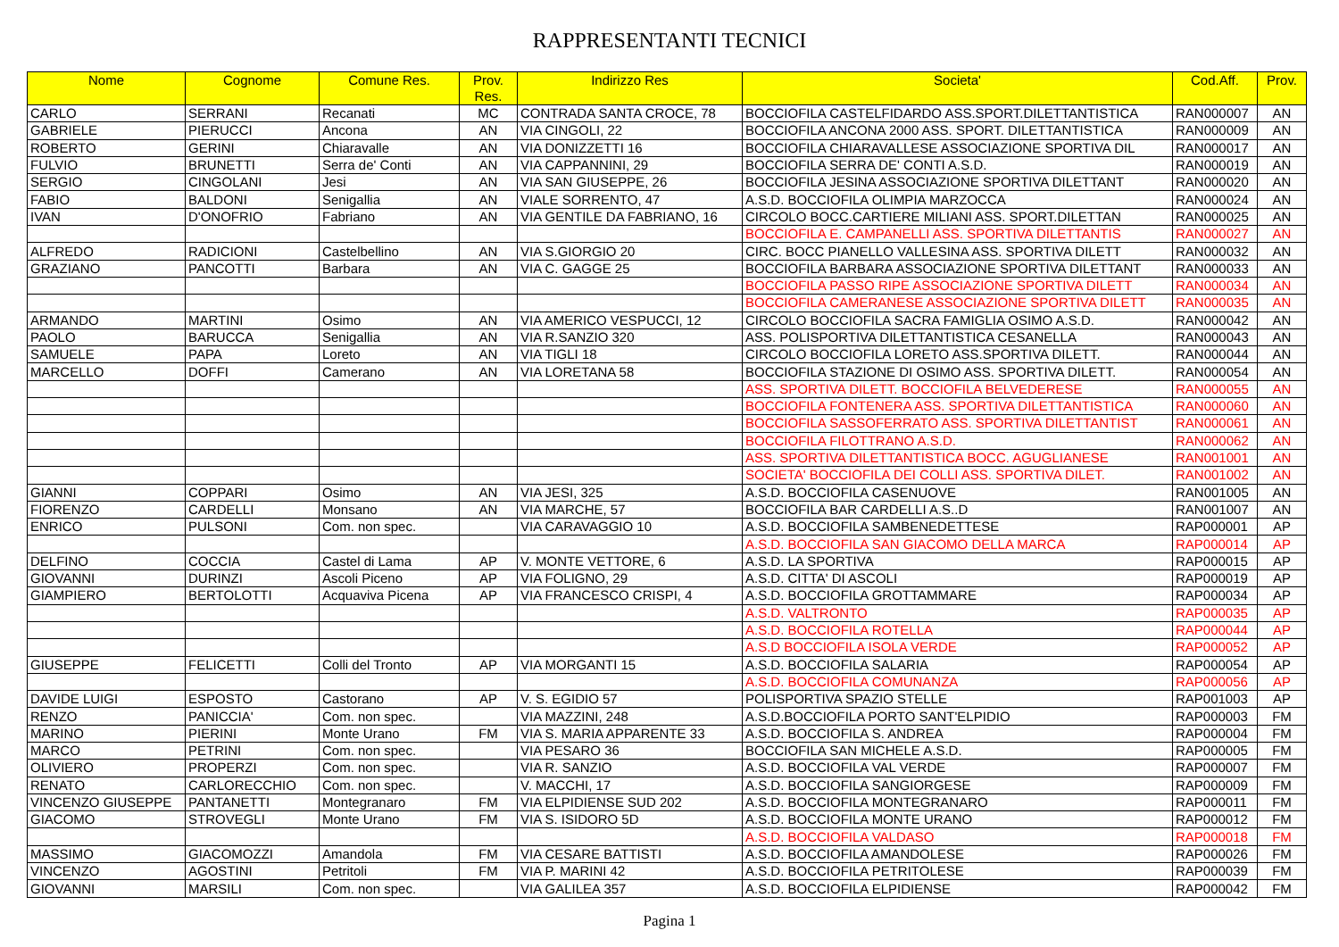RAPPRESENTANTI TECNICI
| Nome | Cognome | Comune Res. | Prov. Res. | Indirizzo Res | Societa' | Cod.Aff. | Prov. |
| --- | --- | --- | --- | --- | --- | --- | --- |
| CARLO | SERRANI | Recanati | MC | CONTRADA SANTA CROCE, 78 | BOCCIOFILA CASTELFIDARDO ASS.SPORT.DILETTANTISTICA | RAN000007 | AN |
| GABRIELE | PIERUCCI | Ancona | AN | VIA CINGOLI, 22 | BOCCIOFILA ANCONA 2000 ASS. SPORT. DILETTANTISTICA | RAN000009 | AN |
| ROBERTO | GERINI | Chiaravalle | AN | VIA DONIZZETTI 16 | BOCCIOFILA CHIARAVALLESE ASSOCIAZIONE SPORTIVA DIL | RAN000017 | AN |
| FULVIO | BRUNETTI | Serra de' Conti | AN | VIA CAPPANNINI, 29 | BOCCIOFILA SERRA DE' CONTI A.S.D. | RAN000019 | AN |
| SERGIO | CINGOLANI | Jesi | AN | VIA SAN GIUSEPPE, 26 | BOCCIOFILA JESINA ASSOCIAZIONE SPORTIVA DILETTANT | RAN000020 | AN |
| FABIO | BALDONI | Senigallia | AN | VIALE SORRENTO, 47 | A.S.D. BOCCIOFILA OLIMPIA MARZOCCA | RAN000024 | AN |
| IVAN | D'ONOFRIO | Fabriano | AN | VIA GENTILE DA FABRIANO, 16 | CIRCOLO BOCC.CARTIERE MILIANI ASS. SPORT.DILETTAN | RAN000025 | AN |
| | | | | | BOCCIOFILA E. CAMPANELLI ASS. SPORTIVA DILETTANTIS | RAN000027 | AN |
| ALFREDO | RADICIONI | Castelbellino | AN | VIA S.GIORGIO 20 | CIRC. BOCC PIANELLO VALLESINA ASS. SPORTIVA DILETT | RAN000032 | AN |
| GRAZIANO | PANCOTTI | Barbara | AN | VIA C. GAGGE 25 | BOCCIOFILA BARBARA ASSOCIAZIONE SPORTIVA DILETTANT | RAN000033 | AN |
| | | | | | BOCCIOFILA PASSO RIPE ASSOCIAZIONE SPORTIVA DILETT | RAN000034 | AN |
| | | | | | BOCCIOFILA CAMERANESE ASSOCIAZIONE SPORTIVA DILETT | RAN000035 | AN |
| ARMANDO | MARTINI | Osimo | AN | VIA AMERICO VESPUCCI, 12 | CIRCOLO BOCCIOFILA SACRA FAMIGLIA OSIMO A.S.D. | RAN000042 | AN |
| PAOLO | BARUCCA | Senigallia | AN | VIA R.SANZIO 320 | ASS. POLISPORTIVA DILETTANTISTICA CESANELLA | RAN000043 | AN |
| SAMUELE | PAPA | Loreto | AN | VIA TIGLI 18 | CIRCOLO BOCCIOFILA LORETO ASS.SPORTIVA DILETT. | RAN000044 | AN |
| MARCELLO | DOFFI | Camerano | AN | VIA LORETANA 58 | BOCCIOFILA STAZIONE DI OSIMO ASS. SPORTIVA DILETT. | RAN000054 | AN |
| | | | | | ASS. SPORTIVA DILETT. BOCCIOFILA BELVEDERESE | RAN000055 | AN |
| | | | | | BOCCIOFILA FONTENERA ASS. SPORTIVA DILETTANTISTICA | RAN000060 | AN |
| | | | | | BOCCIOFILA SASSOFERRATO ASS. SPORTIVA DILETTANTIST | RAN000061 | AN |
| | | | | | BOCCIOFILA FILOTTRANO A.S.D. | RAN000062 | AN |
| | | | | | ASS. SPORTIVA DILETTANTISTICA BOCC. AGUGLIANESE | RAN001001 | AN |
| | | | | | SOCIETA' BOCCIOFILA DEI COLLI ASS. SPORTIVA DILET. | RAN001002 | AN |
| GIANNI | COPPARI | Osimo | AN | VIA JESI, 325 | A.S.D. BOCCIOFILA CASENUOVE | RAN001005 | AN |
| FIORENZO | CARDELLI | Monsano | AN | VIA MARCHE, 57 | BOCCIOFILA BAR CARDELLI A.S..D | RAN001007 | AN |
| ENRICO | PULSONI | Com. non spec. | | VIA CARAVAGGIO 10 | A.S.D. BOCCIOFILA SAMBENEDETTESE | RAP000001 | AP |
| | | | | | A.S.D. BOCCIOFILA SAN GIACOMO DELLA MARCA | RAP000014 | AP |
| DELFINO | COCCIA | Castel di Lama | AP | V. MONTE VETTORE, 6 | A.S.D. LA SPORTIVA | RAP000015 | AP |
| GIOVANNI | DURINZI | Ascoli Piceno | AP | VIA FOLIGNO, 29 | A.S.D. CITTA' DI ASCOLI | RAP000019 | AP |
| GIAMPIERO | BERTOLOTTI | Acquaviva Picena | AP | VIA FRANCESCO CRISPI, 4 | A.S.D. BOCCIOFILA GROTTAMMARE | RAP000034 | AP |
| | | | | | A.S.D. VALTRONTO | RAP000035 | AP |
| | | | | | A.S.D. BOCCIOFILA ROTELLA | RAP000044 | AP |
| | | | | | A.S.D BOCCIOFILA ISOLA VERDE | RAP000052 | AP |
| GIUSEPPE | FELICETTI | Colli del Tronto | AP | VIA MORGANTI 15 | A.S.D. BOCCIOFILA SALARIA | RAP000054 | AP |
| | | | | | A.S.D. BOCCIOFILA COMUNANZA | RAP000056 | AP |
| DAVIDE LUIGI | ESPOSTO | Castorano | AP | V. S. EGIDIO 57 | POLISPORTIVA SPAZIO STELLE | RAP001003 | AP |
| RENZO | PANICCIA' | Com. non spec. | | VIA MAZZINI, 248 | A.S.D.BOCCIOFILA PORTO SANT'ELPIDIO | RAP000003 | FM |
| MARINO | PIERINI | Monte Urano | FM | VIA S. MARIA APPARENTE 33 | A.S.D. BOCCIOFILA S. ANDREA | RAP000004 | FM |
| MARCO | PETRINI | Com. non spec. | | VIA PESARO 36 | BOCCIOFILA SAN MICHELE A.S.D. | RAP000005 | FM |
| OLIVIERO | PROPERZI | Com. non spec. | | VIA R. SANZIO | A.S.D. BOCCIOFILA VAL VERDE | RAP000007 | FM |
| RENATO | CARLORECCHIO | Com. non spec. | | V. MACCHI, 17 | A.S.D. BOCCIOFILA SANGIORGESE | RAP000009 | FM |
| VINCENZO GIUSEPPE | PANTANETTI | Montegranaro | FM | VIA ELPIDIENSE SUD 202 | A.S.D. BOCCIOFILA MONTEGRANARO | RAP000011 | FM |
| GIACOMO | STROVEGLI | Monte Urano | FM | VIA S. ISIDORO 5D | A.S.D. BOCCIOFILA MONTE URANO | RAP000012 | FM |
| | | | | | A.S.D. BOCCIOFILA VALDASO | RAP000018 | FM |
| MASSIMO | GIACOMOZZI | Amandola | FM | VIA CESARE BATTISTI | A.S.D. BOCCIOFILA AMANDOLESE | RAP000026 | FM |
| VINCENZO | AGOSTINI | Petritoli | FM | VIA P. MARINI 42 | A.S.D. BOCCIOFILA PETRITOLESE | RAP000039 | FM |
| GIOVANNI | MARSILI | Com. non spec. | | VIA GALILEA 357 | A.S.D. BOCCIOFILA ELPIDIENSE | RAP000042 | FM |
Pagina 1